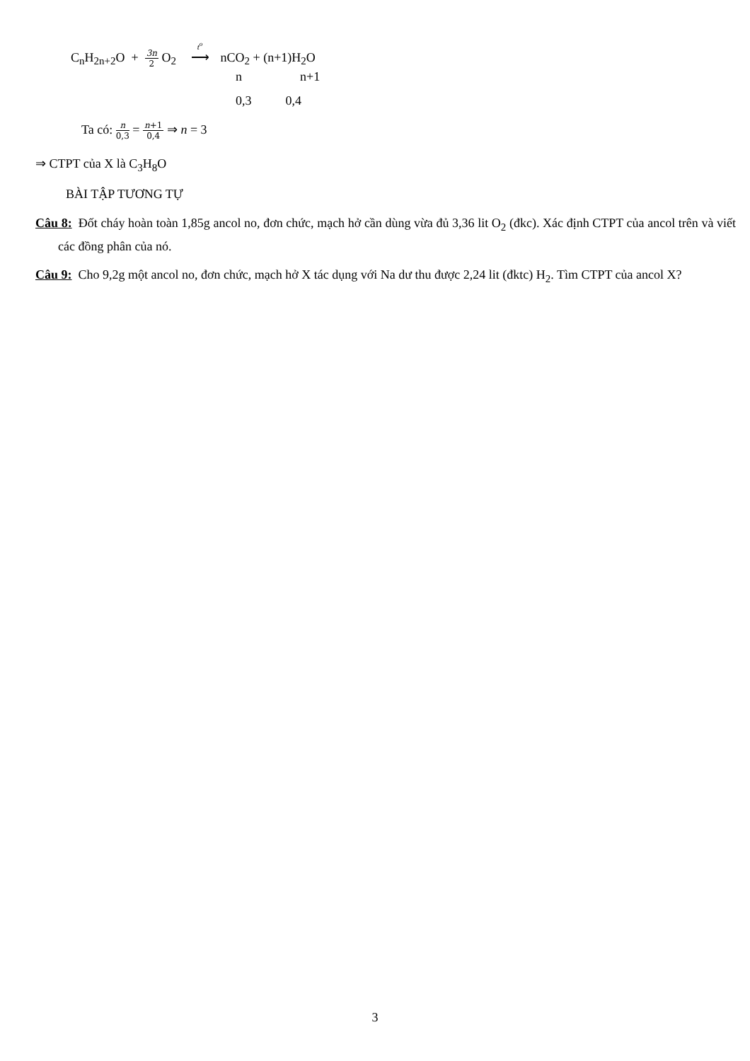C<sub>n</sub>H<sub>2n+2</sub>O + 3n 2 O<sub>2</sub> t<sup>o</sup> ⟶ nCO<sub>2</sub> + (n+1)H<sub>2</sub>O
n n+1
0,3 0,4
Ta có: n 0,3 = n+1 0,4 ⇒ n = 3
⇒ CTPT của X là C<sub>3</sub>H<sub>8</sub>O
BÀI TẬP TƯƠNG TỰ
Câu 8: Đốt cháy hoàn toàn 1,85g ancol no, đơn chức, mạch hở cần dùng vừa đủ 3,36 lit O<sub>2</sub> (đkc). Xác định CTPT của ancol trên và viết các đồng phân của nó.
Câu 9: Cho 9,2g một ancol no, đơn chức, mạch hở X tác dụng với Na dư thu được 2,24 lit (đktc) H<sub>2</sub>. Tìm CTPT của ancol X?
3